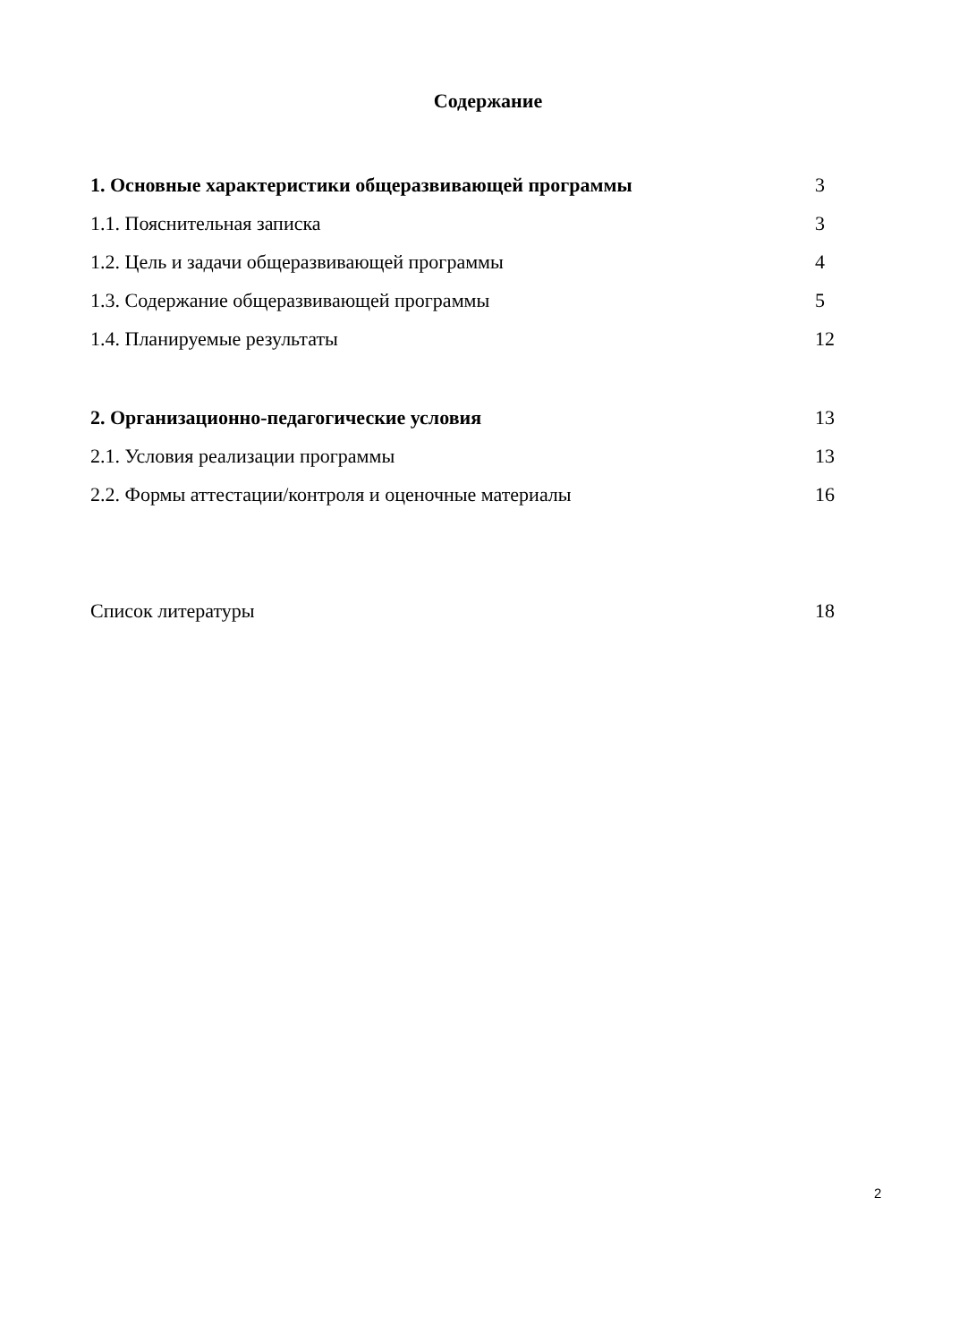Содержание
1. Основные характеристики общеразвивающей программы 3
1.1. Пояснительная записка 3
1.2. Цель и задачи общеразвивающей программы 4
1.3. Содержание общеразвивающей программы 5
1.4. Планируемые результаты 12
2. Организационно-педагогические условия 13
2.1. Условия реализации программы 13
2.2. Формы аттестации/контроля и оценочные материалы 16
Список литературы 18
2